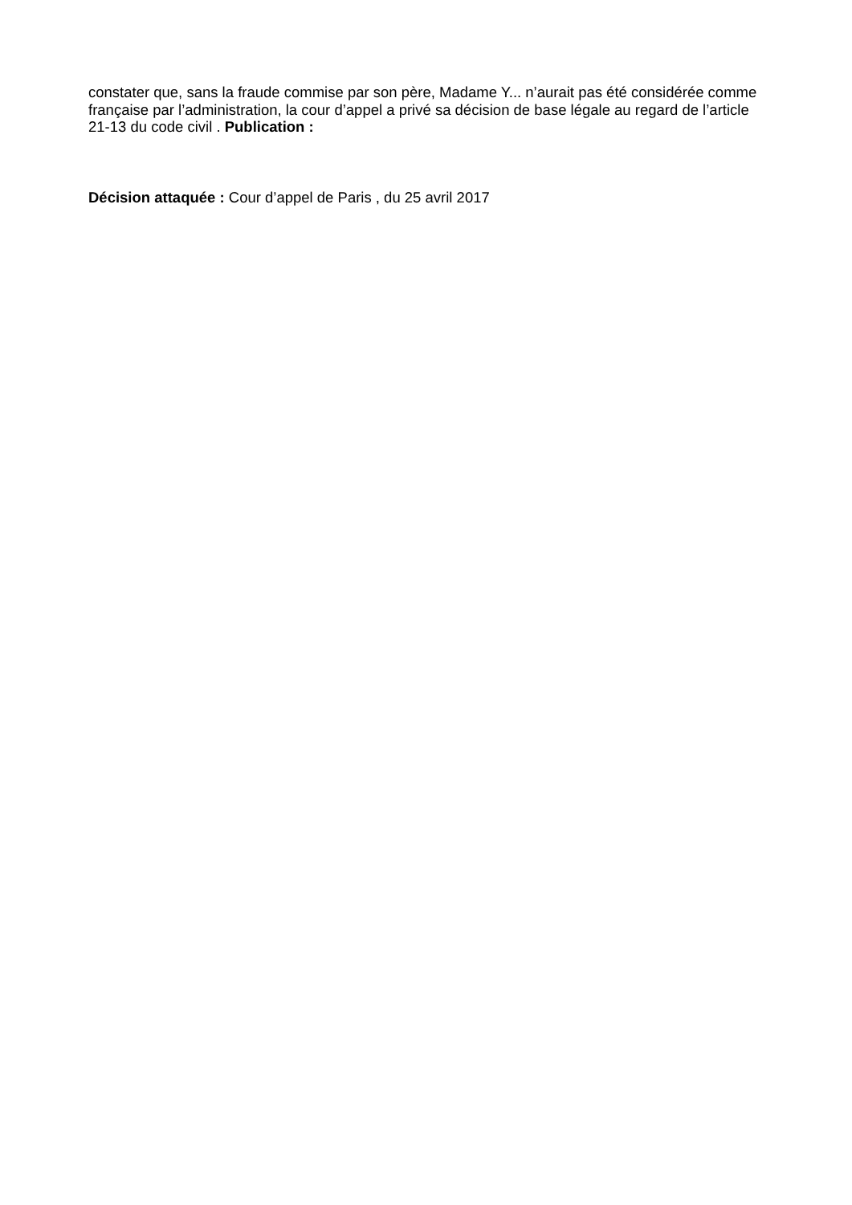constater que, sans la fraude commise par son père, Madame Y... n’aurait pas été considérée comme française par l’administration, la cour d’appel a privé sa décision de base légale au regard de l’article 21-13 du code civil . Publication :
Décision attaquée : Cour d’appel de Paris , du 25 avril 2017